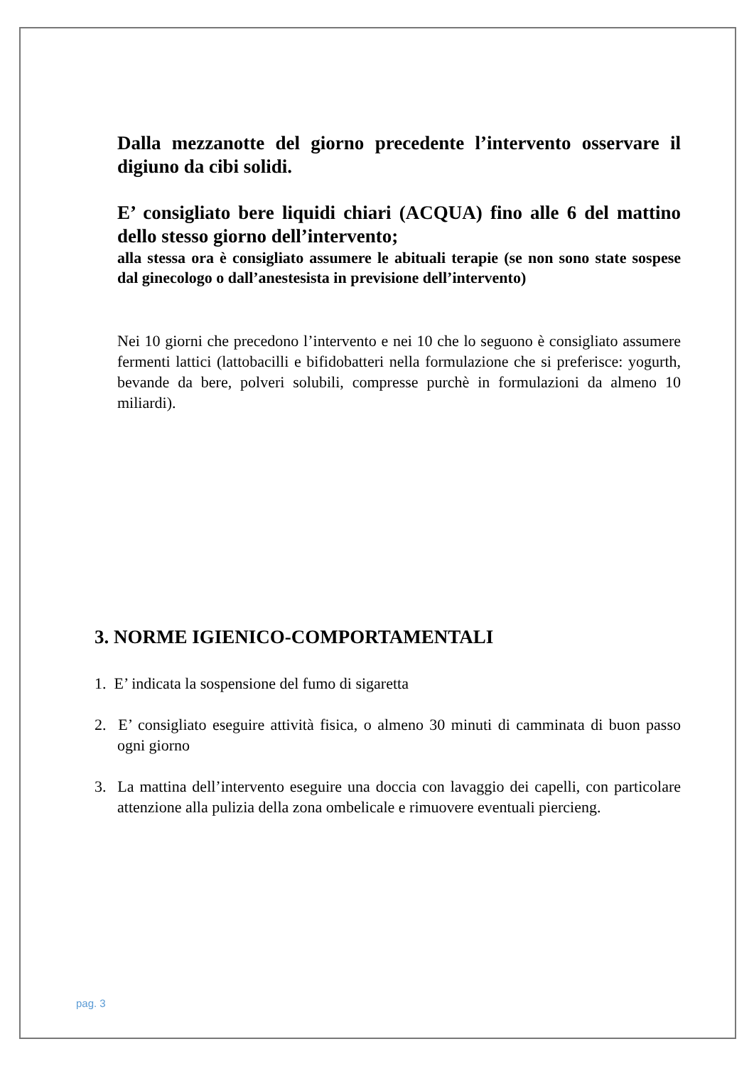Dalla mezzanotte del giorno precedente l’intervento osservare il digiuno da cibi solidi.
E’ consigliato bere liquidi chiari (ACQUA) fino alle 6 del mattino dello stesso giorno dell’intervento;
alla stessa ora è consigliato assumere le abituali terapie (se non sono state sospese dal ginecologo o dall’anestesista in previsione dell’intervento)
Nei 10 giorni che precedono l’intervento e nei 10 che lo seguono è consigliato assumere fermenti lattici (lattobacilli e bifidobatteri nella formulazione che si preferisce: yogurth, bevande da bere, polveri solubili, compresse purchè in formulazioni da almeno 10 miliardi).
3. NORME IGIENICO-COMPORTAMENTALI
1. E’ indicata la sospensione del fumo di sigaretta
2. E’ consigliato eseguire attività fisica, o almeno 30 minuti di camminata di buon passo ogni giorno
3. La mattina dell’intervento eseguire una doccia con lavaggio dei capelli, con particolare attenzione alla pulizia della zona ombelicale e rimuovere eventuali piercieng.
pag. 3